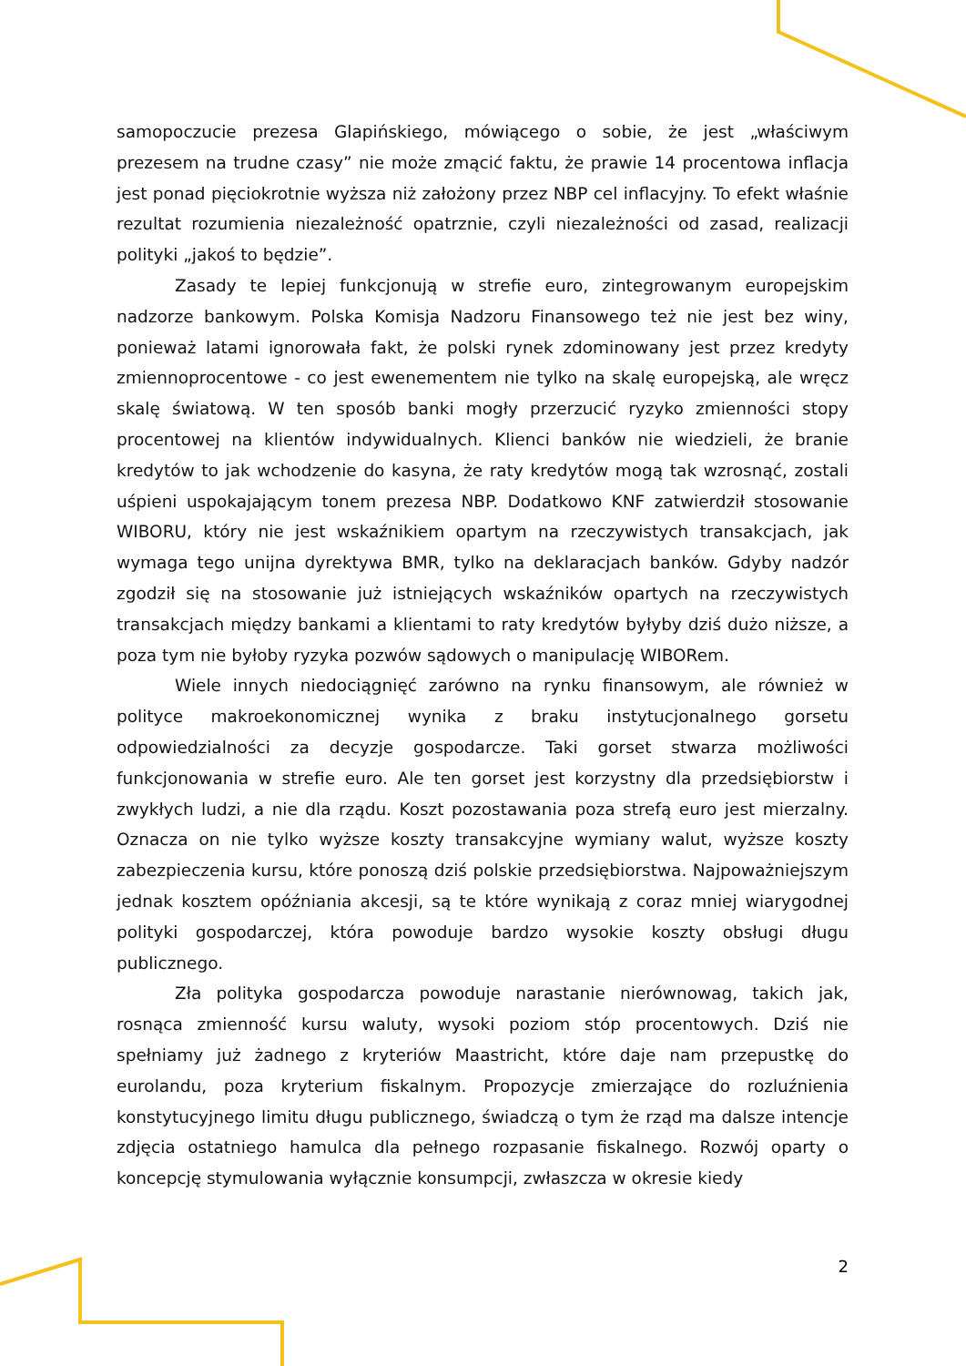samopoczucie prezesa Glapińskiego, mówiącego o sobie, że jest „właściwym prezesem na trudne czasy” nie może zmącić faktu, że prawie 14 procentowa inflacja jest ponad pięciokrotnie wyższa niż założony przez NBP cel inflacyjny. To efekt właśnie rezultat rozumienia niezależność opatrznie, czyli niezależności od zasad, realizacji polityki „jakoś to będzie”.
Zasady te lepiej funkcjonują w strefie euro, zintegrowanym europejskim nadzorze bankowym. Polska Komisja Nadzoru Finansowego też nie jest bez winy, ponieważ latami ignorowała fakt, że polski rynek zdominowany jest przez kredyty zmiennoprocentowe - co jest ewenementem nie tylko na skalę europejską, ale wręcz skalę światową. W ten sposób banki mogły przerzucić ryzyko zmienności stopy procentowej na klientów indywidualnych. Klienci banków nie wiedzieli, że branie kredytów to jak wchodzenie do kasyna, że raty kredytów mogą tak wzrosnąć, zostali uśpieni uspokajającym tonem prezesa NBP. Dodatkowo KNF zatwierdził stosowanie WIBORU, który nie jest wskaźnikiem opartym na rzeczywistych transakcjach, jak wymaga tego unijna dyrektywa BMR, tylko na deklaracjach banków. Gdyby nadzór zgodził się na stosowanie już istniejących wskaźników opartych na rzeczywistych transakcjach między bankami a klientami to raty kredytów byłyby dziś dużo niższe, a poza tym nie byłoby ryzyka pozwów sądowych o manipulację WIBORem.
Wiele innych niedociągnięć zarówno na rynku finansowym, ale również w polityce makroekonomicznej wynika z braku instytucjonalnego gorsetu odpowiedzialności za decyzje gospodarcze. Taki gorset stwarza możliwości funkcjonowania w strefie euro. Ale ten gorset jest korzystny dla przedsiębiorstw i zwykłych ludzi, a nie dla rządu. Koszt pozostawania poza strefą euro jest mierzalny. Oznacza on nie tylko wyższe koszty transakcyjne wymiany walut, wyższe koszty zabezpieczenia kursu, które ponoszą dziś polskie przedsiębiorstwa. Najpoważniejszym jednak kosztem opóźniania akcesji, są te które wynikają z coraz mniej wiarygodnej polityki gospodarczej, która powoduje bardzo wysokie koszty obsługi długu publicznego.
Zła polityka gospodarcza powoduje narastanie nierównowag, takich jak, rosnąca zmienność kursu waluty, wysoki poziom stóp procentowych. Dziś nie spełniamy już żadnego z kryteriów Maastricht, które daje nam przepustkę do eurolandu, poza kryterium fiskalnym. Propozycje zmierzające do rozluźnienia konstytucyjnego limitu długu publicznego, świadczą o tym że rząd ma dalsze intencje zdjęcia ostatniego hamulca dla pełnego rozpasanie fiskalnego. Rozwój oparty o koncepcję stymulowania wyłącznie konsumpcji, zwłaszcza w okresie kiedy
2